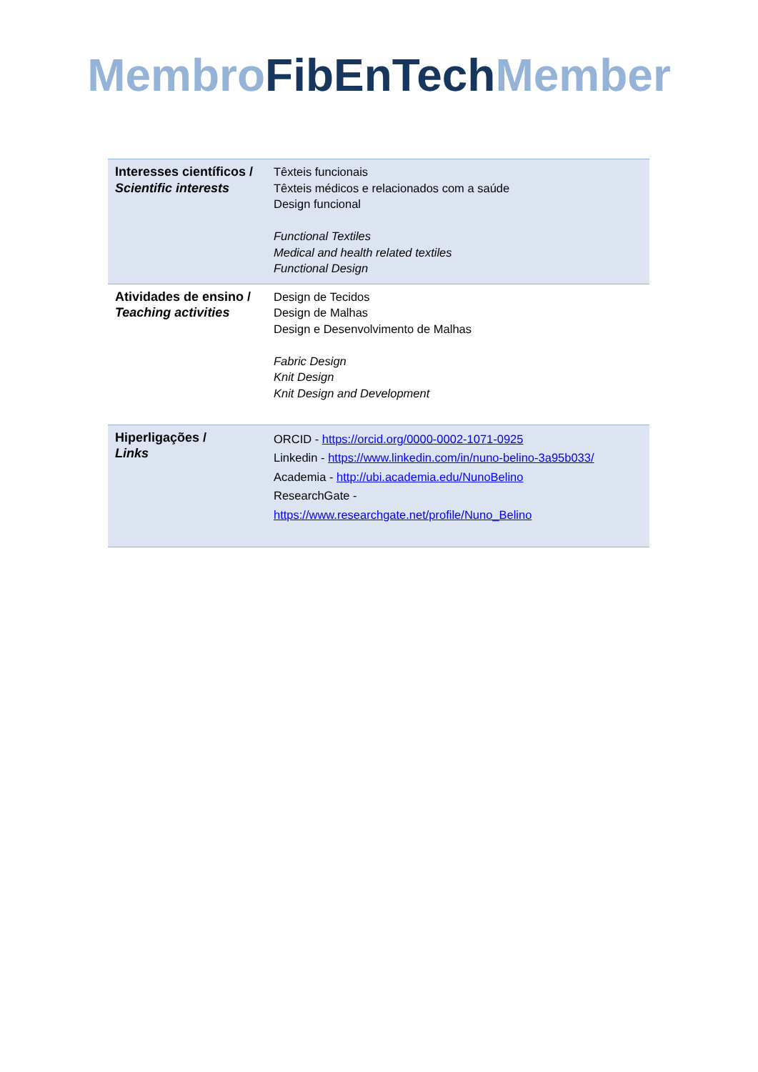Membro FibEnTech Member
| Interesses científicos / Scientific interests | Têxteis funcionais Têxteis médicos e relacionados com a saúde Design funcional Functional Textiles Medical and health related textiles Functional Design |
| Atividades de ensino / Teaching activities | Design de Tecidos Design de Malhas Design e Desenvolvimento de Malhas Fabric Design Knit Design Knit Design and Development |
| Hiperligações / Links | ORCID - https://orcid.org/0000-0002-1071-0925 Linkedin - https://www.linkedin.com/in/nuno-belino-3a95b033/ Academia - http://ubi.academia.edu/NunoBelino ResearchGate - https://www.researchgate.net/profile/Nuno_Belino |